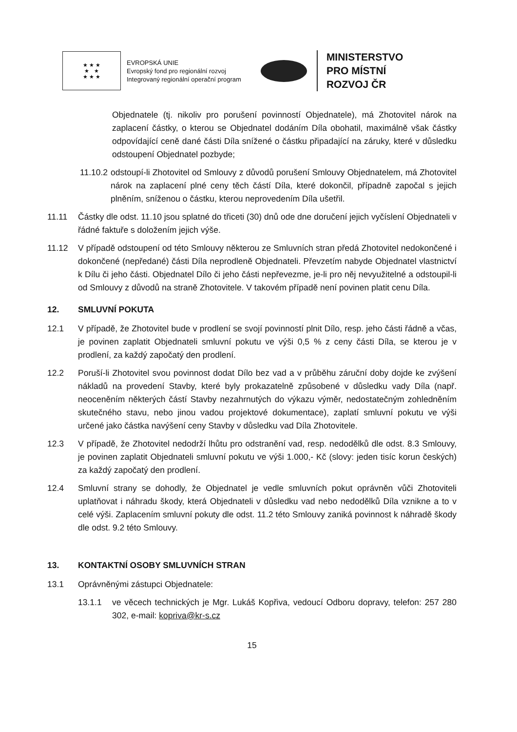★ ★ ★
★ ★
★ ★ ★
EVROPSKÁ UNIE
Evropský fond pro regionální rozvoj
Integrovaný regionální operační program
MINISTERSTVO
PRO MÍSTNÍ
ROZVOJ ČR
Objednatele (tj. nikoliv pro porušení povinností Objednatele), má Zhotovitel nárok na zaplacení částky, o kterou se Objednatel dodáním Díla obohatil, maximálně však částky odpovídající ceně dané části Díla snížené o částku připadající na záruky, které v důsledku odstoupení Objednatel pozbyde;
11.10.2 odstoupí-li Zhotovitel od Smlouvy z důvodů porušení Smlouvy Objednatelem, má Zhotovitel nárok na zaplacení plné ceny těch částí Díla, které dokončil, případně započal s jejich plněním, sníženou o částku, kterou neprovedením Díla ušetřil.
11.11 Částky dle odst. 11.10 jsou splatné do třiceti (30) dnů ode dne doručení jejich vyčíslení Objednateli v řádné faktuře s doložením jejich výše.
11.12 V případě odstoupení od této Smlouvy některou ze Smluvních stran předá Zhotovitel nedokončené i dokončené (nepředané) části Díla neprodleně Objednateli. Převzetím nabyde Objednatel vlastnictví k Dílu či jeho části. Objednatel Dílo či jeho části nepřevezme, je-li pro něj nevyužitelné a odstoupil-li od Smlouvy z důvodů na straně Zhotovitele. V takovém případě není povinen platit cenu Díla.
12. SMLUVNÍ POKUTA
12.1 V případě, že Zhotovitel bude v prodlení se svojí povinností plnit Dílo, resp. jeho části řádně a včas, je povinen zaplatit Objednateli smluvní pokutu ve výši 0,5 % z ceny části Díla, se kterou je v prodlení, za každý započatý den prodlení.
12.2 Poruší-li Zhotovitel svou povinnost dodat Dílo bez vad a v průběhu záruční doby dojde ke zvýšení nákladů na provedení Stavby, které byly prokazatelně způsobené v důsledku vady Díla (např. neoceněním některých částí Stavby nezahrnutých do výkazu výměr, nedostatečným zohledněním skutečného stavu, nebo jinou vadou projektové dokumentace), zaplatí smluvní pokutu ve výši určené jako částka navýšení ceny Stavby v důsledku vad Díla Zhotovitele.
12.3 V případě, že Zhotovitel nedodrží lhůtu pro odstranění vad, resp. nedodělků dle odst. 8.3 Smlouvy, je povinen zaplatit Objednateli smluvní pokutu ve výši 1.000,- Kč (slovy: jeden tisíc korun českých) za každý započatý den prodlení.
12.4 Smluvní strany se dohodly, že Objednatel je vedle smluvních pokut oprávněn vůči Zhotoviteli uplatňovat i náhradu škody, která Objednateli v důsledku vad nebo nedodělků Díla vznikne a to v celé výši. Zaplacením smluvní pokuty dle odst. 11.2 této Smlouvy zaniká povinnost k náhradě škody dle odst. 9.2 této Smlouvy.
13. KONTAKTNÍ OSOBY SMLUVNÍCH STRAN
13.1 Oprávněnými zástupci Objednatele:
13.1.1 ve věcech technických je Mgr. Lukáš Kopřiva, vedoucí Odboru dopravy, telefon: 257 280 302, e-mail: kopriva@kr-s.cz
15